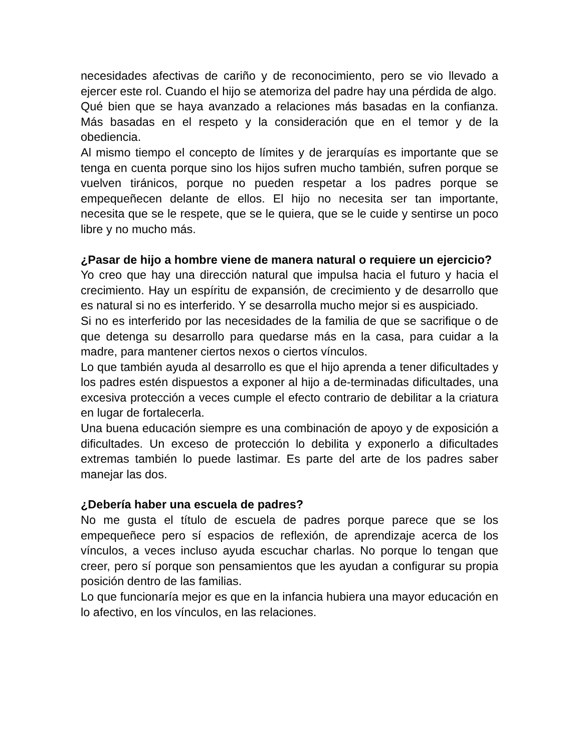necesidades afectivas de cariño y de reconocimiento, pero se vio llevado a ejercer este rol. Cuando el hijo se atemoriza del padre hay una pérdida de algo.
Qué bien que se haya avanzado a relaciones más basadas en la confianza. Más basadas en el respeto y la consideración que en el temor y de la obediencia.
Al mismo tiempo el concepto de límites y de jerarquías es importante que se tenga en cuenta porque sino los hijos sufren mucho también, sufren porque se vuelven tiránicos, porque no pueden respetar a los padres porque se empequeñecen delante de ellos. El hijo no necesita ser tan importante, necesita que se le respete, que se le quiera, que se le cuide y sentirse un poco libre y no mucho más.
¿Pasar de hijo a hombre viene de manera natural o requiere un ejercicio?
Yo creo que hay una dirección natural que impulsa hacia el futuro y hacia el crecimiento. Hay un espíritu de expansión, de crecimiento y de desarrollo que es natural si no es interferido. Y se desarrolla mucho mejor si es auspiciado.
Si no es interferido por las necesidades de la familia de que se sacrifique o de que detenga su desarrollo para quedarse más en la casa, para cuidar a la madre, para mantener ciertos nexos o ciertos vínculos.
Lo que también ayuda al desarrollo es que el hijo aprenda a tener dificultades y los padres estén dispuestos a exponer al hijo a de-terminadas dificultades, una excesiva protección a veces cumple el efecto contrario de debilitar a la criatura en lugar de fortalecerla.
Una buena educación siempre es una combinación de apoyo y de exposición a dificultades. Un exceso de protección lo debilita y exponerlo a dificultades extremas también lo puede lastimar. Es parte del arte de los padres saber manejar las dos.
¿Debería haber una escuela de padres?
No me gusta el título de escuela de padres porque parece que se los empequeñece pero sí espacios de reflexión, de aprendizaje acerca de los vínculos, a veces incluso ayuda escuchar charlas. No porque lo tengan que creer, pero sí porque son pensamientos que les ayudan a configurar su propia posición dentro de las familias.
Lo que funcionaría mejor es que en la infancia hubiera una mayor educación en lo afectivo, en los vínculos, en las relaciones.